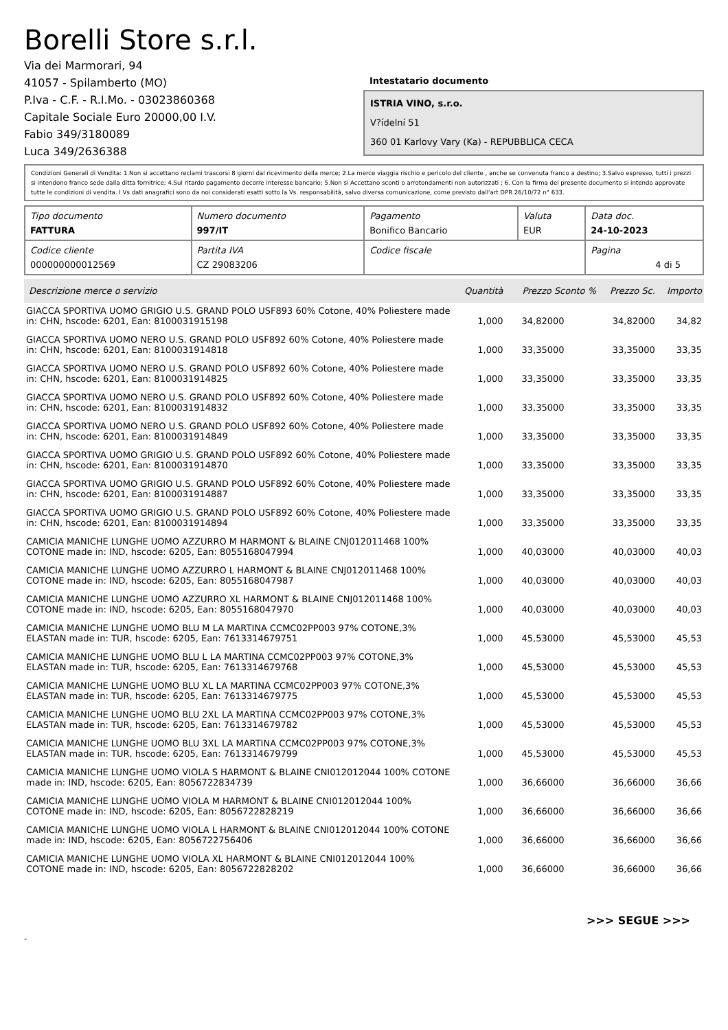Borelli Store s.r.l.
Via dei Marmorari, 94
41057 - Spilamberto (MO)
P.Iva - C.F. - R.I.Mo. - 03023860368
Capitale Sociale Euro 20000,00 I.V.
Fabio 349/3180089
Luca 349/2636388
Intestatario documento
ISTRIA VINO, s.r.o.
V?ídelní 51
360 01 Karlovy Vary (Ka) - REPUBBLICA CECA
Condizioni Generali di Vendita: 1.Non si accettano reclami trascorsi 8 giorni dal ricevimento della merce; 2.La merce viaggia rischio e pericolo del cliente , anche se convenuta franco a destino; 3.Salvo espresso, tutti i prezzi si intendono franco sede dalla ditta fornitrice; 4.Sul ritardo pagamento decorre interesse bancario; 5.Non si Accettano sconti o arrotondamenti non autorizzati ; 6. Con la firma del presente documento si intendo approvate tutte le condizioni di vendita. I Vs dati anagrafici sono da noi considerati esatti sotto la Vs. responsabilità, salvo diversa comunicazione, come previsto dall'art DPR 26/10/72 n° 633.
| Tipo documento FATTURA | Numero documento 997/IT | Pagamento Bonifico Bancario | Valuta EUR | Data doc. 24-10-2023 |
| Codice cliente 000000000012569 | Partita IVA CZ 29083206 | Codice fiscale | | Pagina 4 di 5 |
| Descrizione merce o servizio | Quantità | Prezzo Sconto % | Prezzo Sc. | Importo |
| --- | --- | --- | --- | --- |
| GIACCA SPORTIVA UOMO GRIGIO U.S. GRAND POLO USF893 60% Cotone, 40% Poliestere made in: CHN, hscode: 6201, Ean: 8100031915198 | 1,000 | 34,82000 | 34,82000 | 34,82 |
| GIACCA SPORTIVA UOMO NERO U.S. GRAND POLO USF892 60% Cotone, 40% Poliestere made in: CHN, hscode: 6201, Ean: 8100031914818 | 1,000 | 33,35000 | 33,35000 | 33,35 |
| GIACCA SPORTIVA UOMO NERO U.S. GRAND POLO USF892 60% Cotone, 40% Poliestere made in: CHN, hscode: 6201, Ean: 8100031914825 | 1,000 | 33,35000 | 33,35000 | 33,35 |
| GIACCA SPORTIVA UOMO NERO U.S. GRAND POLO USF892 60% Cotone, 40% Poliestere made in: CHN, hscode: 6201, Ean: 8100031914832 | 1,000 | 33,35000 | 33,35000 | 33,35 |
| GIACCA SPORTIVA UOMO NERO U.S. GRAND POLO USF892 60% Cotone, 40% Poliestere made in: CHN, hscode: 6201, Ean: 8100031914849 | 1,000 | 33,35000 | 33,35000 | 33,35 |
| GIACCA SPORTIVA UOMO GRIGIO U.S. GRAND POLO USF892 60% Cotone, 40% Poliestere made in: CHN, hscode: 6201, Ean: 8100031914870 | 1,000 | 33,35000 | 33,35000 | 33,35 |
| GIACCA SPORTIVA UOMO GRIGIO U.S. GRAND POLO USF892 60% Cotone, 40% Poliestere made in: CHN, hscode: 6201, Ean: 8100031914887 | 1,000 | 33,35000 | 33,35000 | 33,35 |
| GIACCA SPORTIVA UOMO GRIGIO U.S. GRAND POLO USF892 60% Cotone, 40% Poliestere made in: CHN, hscode: 6201, Ean: 8100031914894 | 1,000 | 33,35000 | 33,35000 | 33,35 |
| CAMICIA MANICHE LUNGHE UOMO AZZURRO M HARMONT & BLAINE CNJ012011468 100% COTONE made in: IND, hscode: 6205, Ean: 8055168047994 | 1,000 | 40,03000 | 40,03000 | 40,03 |
| CAMICIA MANICHE LUNGHE UOMO AZZURRO L HARMONT & BLAINE CNJ012011468 100% COTONE made in: IND, hscode: 6205, Ean: 8055168047987 | 1,000 | 40,03000 | 40,03000 | 40,03 |
| CAMICIA MANICHE LUNGHE UOMO AZZURRO XL HARMONT & BLAINE CNJ012011468 100% COTONE made in: IND, hscode: 6205, Ean: 8055168047970 | 1,000 | 40,03000 | 40,03000 | 40,03 |
| CAMICIA MANICHE LUNGHE UOMO BLU M LA MARTINA CCMC02PP003 97% COTONE,3% ELASTAN made in: TUR, hscode: 6205, Ean: 7613314679751 | 1,000 | 45,53000 | 45,53000 | 45,53 |
| CAMICIA MANICHE LUNGHE UOMO BLU L LA MARTINA CCMC02PP003 97% COTONE,3% ELASTAN made in: TUR, hscode: 6205, Ean: 7613314679768 | 1,000 | 45,53000 | 45,53000 | 45,53 |
| CAMICIA MANICHE LUNGHE UOMO BLU XL LA MARTINA CCMC02PP003 97% COTONE,3% ELASTAN made in: TUR, hscode: 6205, Ean: 7613314679775 | 1,000 | 45,53000 | 45,53000 | 45,53 |
| CAMICIA MANICHE LUNGHE UOMO BLU 2XL LA MARTINA CCMC02PP003 97% COTONE,3% ELASTAN made in: TUR, hscode: 6205, Ean: 7613314679782 | 1,000 | 45,53000 | 45,53000 | 45,53 |
| CAMICIA MANICHE LUNGHE UOMO BLU 3XL LA MARTINA CCMC02PP003 97% COTONE,3% ELASTAN made in: TUR, hscode: 6205, Ean: 7613314679799 | 1,000 | 45,53000 | 45,53000 | 45,53 |
| CAMICIA MANICHE LUNGHE UOMO VIOLA S HARMONT & BLAINE CNI012012044 100% COTONE made in: IND, hscode: 6205, Ean: 8056722834739 | 1,000 | 36,66000 | 36,66000 | 36,66 |
| CAMICIA MANICHE LUNGHE UOMO VIOLA M HARMONT & BLAINE CNI012012044 100% COTONE made in: IND, hscode: 6205, Ean: 8056722828219 | 1,000 | 36,66000 | 36,66000 | 36,66 |
| CAMICIA MANICHE LUNGHE UOMO VIOLA L HARMONT & BLAINE CNI012012044 100% COTONE made in: IND, hscode: 6205, Ean: 8056722756406 | 1,000 | 36,66000 | 36,66000 | 36,66 |
| CAMICIA MANICHE LUNGHE UOMO VIOLA XL HARMONT & BLAINE CNI012012044 100% COTONE made in: IND, hscode: 6205, Ean: 8056722828202 | 1,000 | 36,66000 | 36,66000 | 36,66 |
>>> SEGUE >>>
-